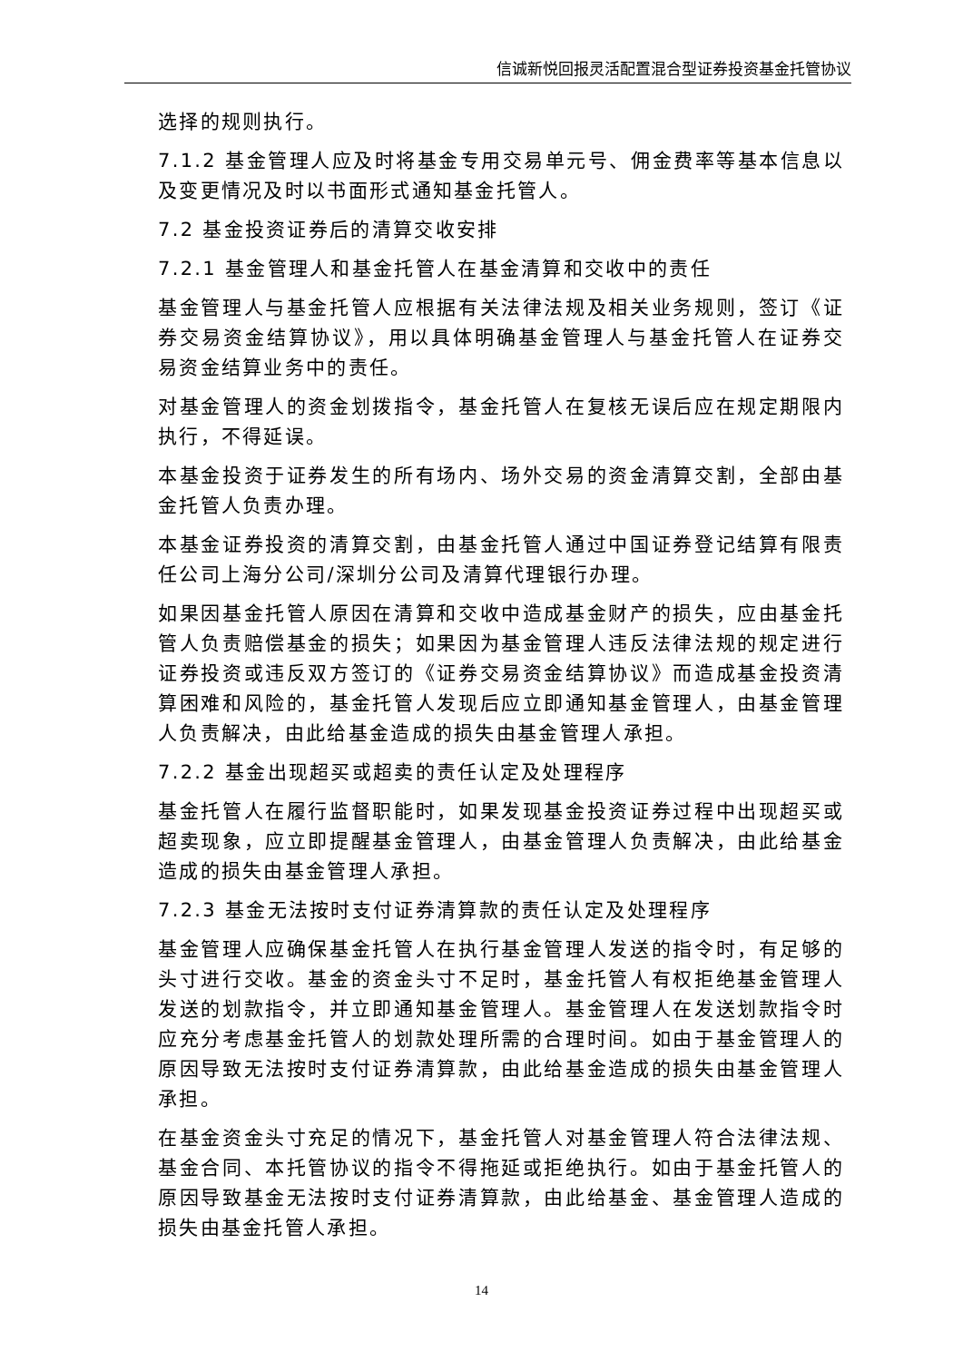信诚新悦回报灵活配置混合型证券投资基金托管协议
选择的规则执行。
7.1.2 基金管理人应及时将基金专用交易单元号、佣金费率等基本信息以及变更情况及时以书面形式通知基金托管人。
7.2 基金投资证券后的清算交收安排
7.2.1 基金管理人和基金托管人在基金清算和交收中的责任
基金管理人与基金托管人应根据有关法律法规及相关业务规则，签订《证券交易资金结算协议》，用以具体明确基金管理人与基金托管人在证券交易资金结算业务中的责任。
对基金管理人的资金划拨指令，基金托管人在复核无误后应在规定期限内执行，不得延误。
本基金投资于证券发生的所有场内、场外交易的资金清算交割，全部由基金托管人负责办理。
本基金证券投资的清算交割，由基金托管人通过中国证券登记结算有限责任公司上海分公司/深圳分公司及清算代理银行办理。
如果因基金托管人原因在清算和交收中造成基金财产的损失，应由基金托管人负责赔偿基金的损失；如果因为基金管理人违反法律法规的规定进行证券投资或违反双方签订的《证券交易资金结算协议》而造成基金投资清算困难和风险的，基金托管人发现后应立即通知基金管理人，由基金管理人负责解决，由此给基金造成的损失由基金管理人承担。
7.2.2 基金出现超买或超卖的责任认定及处理程序
基金托管人在履行监督职能时，如果发现基金投资证券过程中出现超买或超卖现象，应立即提醒基金管理人，由基金管理人负责解决，由此给基金造成的损失由基金管理人承担。
7.2.3 基金无法按时支付证券清算款的责任认定及处理程序
基金管理人应确保基金托管人在执行基金管理人发送的指令时，有足够的头寸进行交收。基金的资金头寸不足时，基金托管人有权拒绝基金管理人发送的划款指令，并立即通知基金管理人。基金管理人在发送划款指令时应充分考虑基金托管人的划款处理所需的合理时间。如由于基金管理人的原因导致无法按时支付证券清算款，由此给基金造成的损失由基金管理人承担。
在基金资金头寸充足的情况下，基金托管人对基金管理人符合法律法规、基金合同、本托管协议的指令不得拖延或拒绝执行。如由于基金托管人的原因导致基金无法按时支付证券清算款，由此给基金、基金管理人造成的损失由基金托管人承担。
14